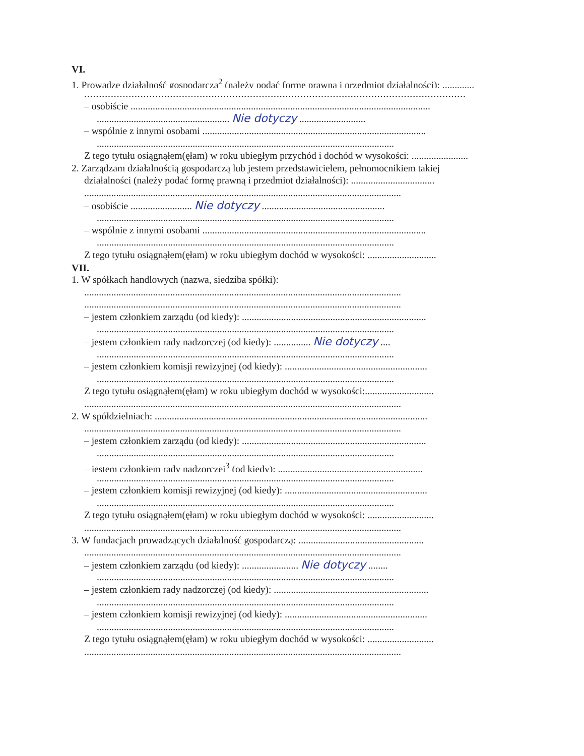VI.
1. Prowadzę działalność gospodarczą<sup>2</sup> (należy podać formę prawną i przedmiot działalności): .............
.................................................................................................................................
– osobiście ..........................................................................................................................
...................................................... Nie dotyczy ...........................
– wspólnie z innymi osobami ...........................................................................................
.........................................................................................................................
Z tego tytułu osiągnąłem(ęłam) w roku ubiegłym przychód i dochód w wysokości: .......................
2. Zarządzam działalnością gospodarczą lub jestem przedstawicielem, pełnomocnikiem takiej
działalności (należy podać formę prawną i przedmiot działalności): ..................................
.................................................................................................................................
– osobiście ......................... Nie dotyczy ..................................................
.........................................................................................................................
– wspólnie z innymi osobami ...........................................................................................
.........................................................................................................................
Z tego tytułu osiągnąłem(ęłam) w roku ubiegłym dochód w wysokości: ............................
VII.
1. W spółkach handlowych (nazwa, siedziba spółki):
.................................................................................................................................
.................................................................................................................................
– jestem członkiem zarządu (od kiedy): ...........................................................................
.........................................................................................................................
– jestem członkiem rady nadzorczej (od kiedy): ............... Nie dotyczy ....
.........................................................................................................................
– jestem członkiem komisji rewizyjnej (od kiedy): ..........................................................
.........................................................................................................................
Z tego tytułu osiągnąłem(ęłam) w roku ubiegłym dochód w wysokości:............................
.................................................................................................................................
2. W spółdzielniach: ...............................................................................................................
.................................................................................................................................
– jestem członkiem zarządu (od kiedy): ...........................................................................
.........................................................................................................................
– jestem członkiem rady nadzorczej<sup>3</sup> (od kiedy): ...........................................................
.........................................................................................................................
– jestem członkiem komisji rewizyjnej (od kiedy): ..........................................................
.........................................................................................................................
Z tego tytułu osiągnąłem(ęłam) w roku ubiegłym dochód w wysokości: ...........................
.................................................................................................................................
3. W fundacjach prowadzących działalność gospodarczą: ...................................................
.................................................................................................................................
– jestem członkiem zarządu (od kiedy): ....................... Nie dotyczy ........
.........................................................................................................................
– jestem członkiem rady nadzorczej (od kiedy): ...............................................................
.........................................................................................................................
– jestem członkiem komisji rewizyjnej (od kiedy): ..........................................................
.........................................................................................................................
Z tego tytułu osiągnąłem(ęłam) w roku ubiegłym dochód w wysokości: ...........................
.................................................................................................................................